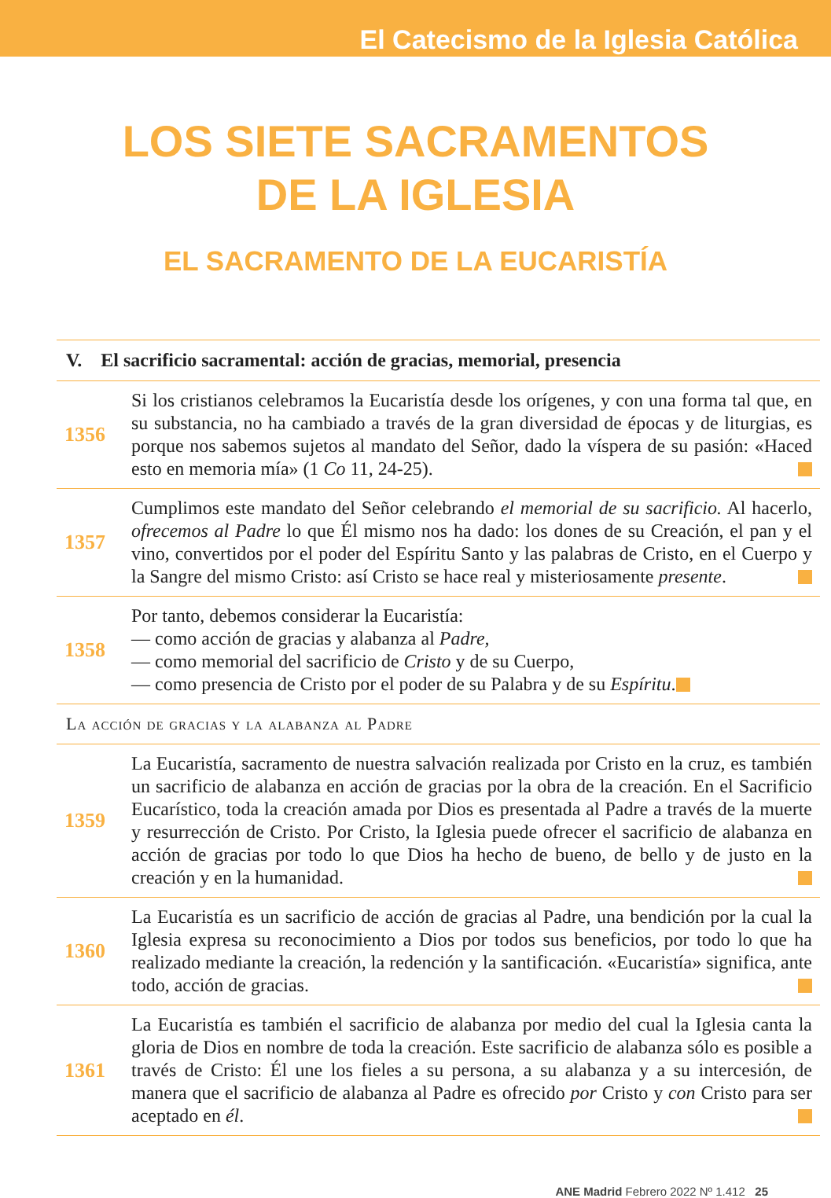El Catecismo de la Iglesia Católica
LOS SIETE SACRAMENTOS
DE LA IGLESIA
EL SACRAMENTO DE LA EUCARISTÍA
V. El sacrificio sacramental: acción de gracias, memorial, presencia
1356
Si los cristianos celebramos la Eucaristía desde los orígenes, y con una forma tal que, en su substancia, no ha cambiado a través de la gran diversidad de épocas y de liturgias, es porque nos sabemos sujetos al mandato del Señor, dado la víspera de su pasión: «Haced esto en memoria mía» (1 Co 11, 24-25).
1357
Cumplimos este mandato del Señor celebrando el memorial de su sacrificio. Al hacerlo, ofrecemos al Padre lo que Él mismo nos ha dado: los dones de su Creación, el pan y el vino, convertidos por el poder del Espíritu Santo y las palabras de Cristo, en el Cuerpo y la Sangre del mismo Cristo: así Cristo se hace real y misteriosamente presente.
1358
Por tanto, debemos considerar la Eucaristía:
— como acción de gracias y alabanza al Padre,
— como memorial del sacrificio de Cristo y de su Cuerpo,
— como presencia de Cristo por el poder de su Palabra y de su Espíritu.
La acción de gracias y la alabanza al Padre
1359
La Eucaristía, sacramento de nuestra salvación realizada por Cristo en la cruz, es también un sacrificio de alabanza en acción de gracias por la obra de la creación. En el Sacrificio Eucarístico, toda la creación amada por Dios es presentada al Padre a través de la muerte y resurrección de Cristo. Por Cristo, la Iglesia puede ofrecer el sacrificio de alabanza en acción de gracias por todo lo que Dios ha hecho de bueno, de bello y de justo en la creación y en la humanidad.
1360
La Eucaristía es un sacrificio de acción de gracias al Padre, una bendición por la cual la Iglesia expresa su reconocimiento a Dios por todos sus beneficios, por todo lo que ha realizado mediante la creación, la redención y la santificación. «Eucaristía» significa, ante todo, acción de gracias.
1361
La Eucaristía es también el sacrificio de alabanza por medio del cual la Iglesia canta la gloria de Dios en nombre de toda la creación. Este sacrificio de alabanza sólo es posible a través de Cristo: Él une los fieles a su persona, a su alabanza y a su intercesión, de manera que el sacrificio de alabanza al Padre es ofrecido por Cristo y con Cristo para ser aceptado en él.
ANE Madrid Febrero 2022 Nº 1.412 25